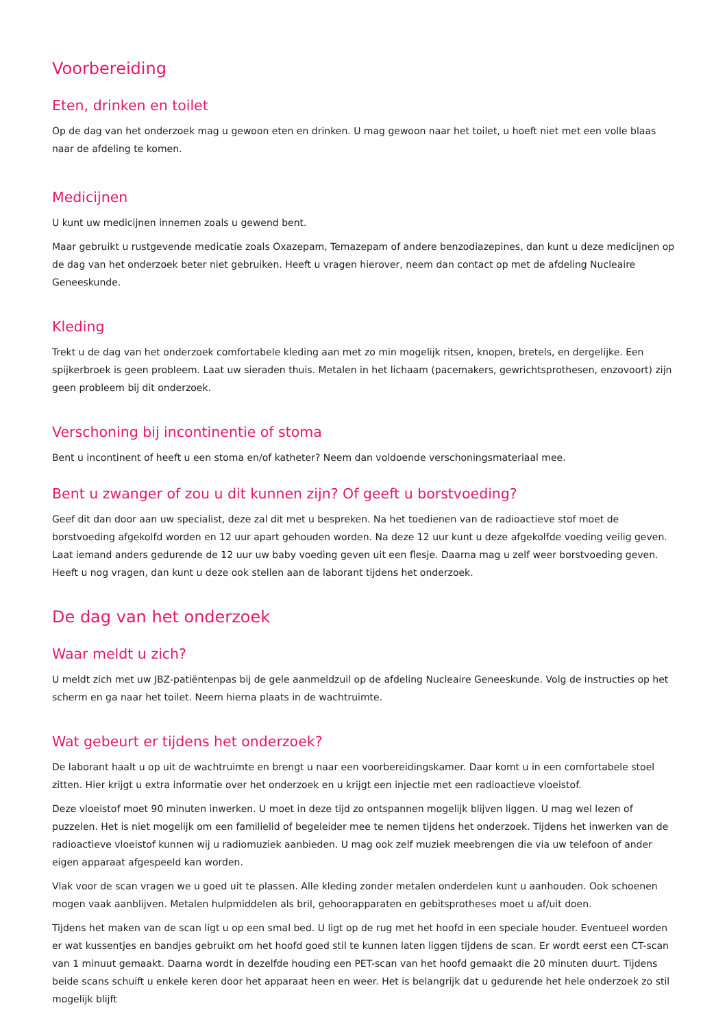Voorbereiding
Eten, drinken en toilet
Op de dag van het onderzoek mag u gewoon eten en drinken. U mag gewoon naar het toilet, u hoeft niet met een volle blaas naar de afdeling te komen.
Medicijnen
U kunt uw medicijnen innemen zoals u gewend bent.
Maar gebruikt u rustgevende medicatie zoals Oxazepam, Temazepam of andere benzodiazepines, dan kunt u deze medicijnen op de dag van het onderzoek beter niet gebruiken. Heeft u vragen hierover, neem dan contact op met de afdeling Nucleaire Geneeskunde.
Kleding
Trekt u de dag van het onderzoek comfortabele kleding aan met zo min mogelijk ritsen, knopen, bretels, en dergelijke. Een spijkerbroek is geen probleem. Laat uw sieraden thuis. Metalen in het lichaam (pacemakers, gewrichtsprothesen, enzovoort) zijn geen probleem bij dit onderzoek.
Verschoning bij incontinentie of stoma
Bent u incontinent of heeft u een stoma en/of katheter? Neem dan voldoende verschoningsmateriaal mee.
Bent u zwanger of zou u dit kunnen zijn? Of geeft u borstvoeding?
Geef dit dan door aan uw specialist, deze zal dit met u bespreken. Na het toedienen van de radioactieve stof moet de borstvoeding afgekolfd worden en 12 uur apart gehouden worden. Na deze 12 uur kunt u deze afgekolfde voeding veilig geven. Laat iemand anders gedurende de 12 uur uw baby voeding geven uit een flesje. Daarna mag u zelf weer borstvoeding geven. Heeft u nog vragen, dan kunt u deze ook stellen aan de laborant tijdens het onderzoek.
De dag van het onderzoek
Waar meldt u zich?
U meldt zich met uw JBZ-patiëntenpas bij de gele aanmeldzuil op de afdeling Nucleaire Geneeskunde. Volg de instructies op het scherm en ga naar het toilet. Neem hierna plaats in de wachtruimte.
Wat gebeurt er tijdens het onderzoek?
De laborant haalt u op uit de wachtruimte en brengt u naar een voorbereidingskamer. Daar komt u in een comfortabele stoel zitten. Hier krijgt u extra informatie over het onderzoek en u krijgt een injectie met een radioactieve vloeistof.
Deze vloeistof moet 90 minuten inwerken. U moet in deze tijd zo ontspannen mogelijk blijven liggen. U mag wel lezen of puzzelen. Het is niet mogelijk om een familielid of begeleider mee te nemen tijdens het onderzoek. Tijdens het inwerken van de radioactieve vloeistof kunnen wij u radiomuziek aanbieden. U mag ook zelf muziek meebrengen die via uw telefoon of ander eigen apparaat afgespeeld kan worden.
Vlak voor de scan vragen we u goed uit te plassen. Alle kleding zonder metalen onderdelen kunt u aanhouden. Ook schoenen mogen vaak aanblijven. Metalen hulpmiddelen als bril, gehoorapparaten en gebitsprotheses moet u af/uit doen.
Tijdens het maken van de scan ligt u op een smal bed. U ligt op de rug met het hoofd in een speciale houder. Eventueel worden er wat kussentjes en bandjes gebruikt om het hoofd goed stil te kunnen laten liggen tijdens de scan. Er wordt eerst een CT-scan van 1 minuut gemaakt. Daarna wordt in dezelfde houding een PET-scan van het hoofd gemaakt die 20 minuten duurt. Tijdens beide scans schuift u enkele keren door het apparaat heen en weer. Het is belangrijk dat u gedurende het hele onderzoek zo stil mogelijk blijft